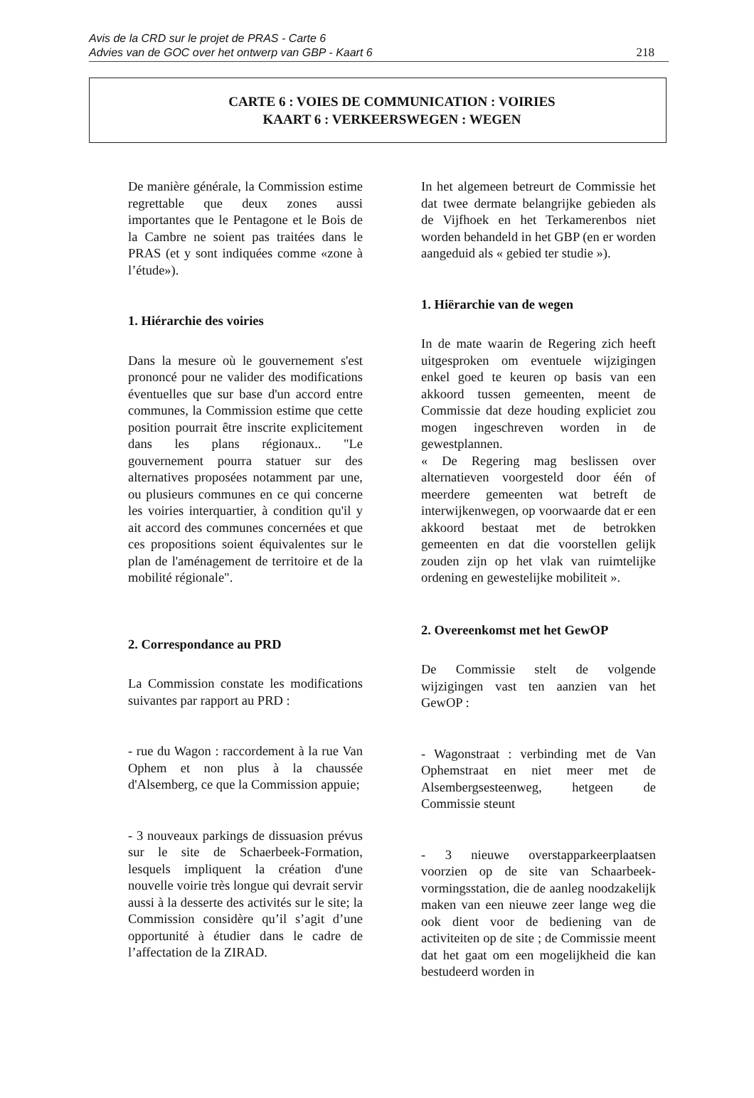Avis de la CRD sur le projet de PRAS - Carte 6
Advies van de GOC over het ontwerp van GBP - Kaart 6
218
CARTE 6 : VOIES DE COMMUNICATION : VOIRIES
KAART 6 : VERKEERSWEGEN : WEGEN
De manière générale, la Commission estime regrettable que deux zones aussi importantes que le Pentagone et le Bois de la Cambre ne soient pas traitées dans le PRAS (et y sont indiquées comme «zone à l’étude»).
1. Hiérarchie des voiries
Dans la mesure où le gouvernement s'est prononcé pour ne valider des modifications éventuelles que sur base d'un accord entre communes, la Commission estime que cette position pourrait être inscrite explicitement dans les plans régionaux.. "Le gouvernement pourra statuer sur des alternatives proposées notamment par une, ou plusieurs communes en ce qui concerne les voiries interquartier, à condition qu'il y ait accord des communes concernées et que ces propositions soient équivalentes sur le plan de l'aménagement de territoire et de la mobilité régionale".
2. Correspondance au PRD
La Commission constate les modifications suivantes par rapport au PRD :
- rue du Wagon : raccordement à la rue Van Ophem et non plus à la chaussée d'Alsemberg, ce que la Commission appuie;
- 3 nouveaux parkings de dissuasion prévus sur le site de Schaerbeek-Formation, lesquels impliquent la création d'une nouvelle voirie très longue qui devrait servir aussi à la desserte des activités sur le site; la Commission considère qu’il s’agit d’une opportunité à étudier dans le cadre de l’affectation de la ZIRAD.
In het algemeen betreurt de Commissie het dat twee dermate belangrijke gebieden als de Vijfhoek en het Terkamerenbos niet worden behandeld in het GBP (en er worden aangeduid als « gebied ter studie »).
1. Hiërarchie van de wegen
In de mate waarin de Regering zich heeft uitgesproken om eventuele wijzigingen enkel goed te keuren op basis van een akkoord tussen gemeenten, meent de Commissie dat deze houding expliciet zou mogen ingeschreven worden in de gewestplannen.
« De Regering mag beslissen over alternatieven voorgesteld door één of meerdere gemeenten wat betreft de interwijkenwegen, op voorwaarde dat er een akkoord bestaat met de betrokken gemeenten en dat die voorstellen gelijk zouden zijn op het vlak van ruimtelijke ordening en gewestelijke mobiliteit ».
2. Overeenkomst met het GewOP
De Commissie stelt de volgende wijzigingen vast ten aanzien van het GewOP :
- Wagonstraat : verbinding met de Van Ophemstraat en niet meer met de Alsembergsesteenweg, hetgeen de Commissie steunt
- 3 nieuwe overstapparkeerplaatsen voorzien op de site van Schaarbeek-vormingsstation, die de aanleg noodzakelijk maken van een nieuwe zeer lange weg die ook dient voor de bediening van de activiteiten op de site ; de Commissie meent dat het gaat om een mogelijkheid die kan bestudeerd worden in